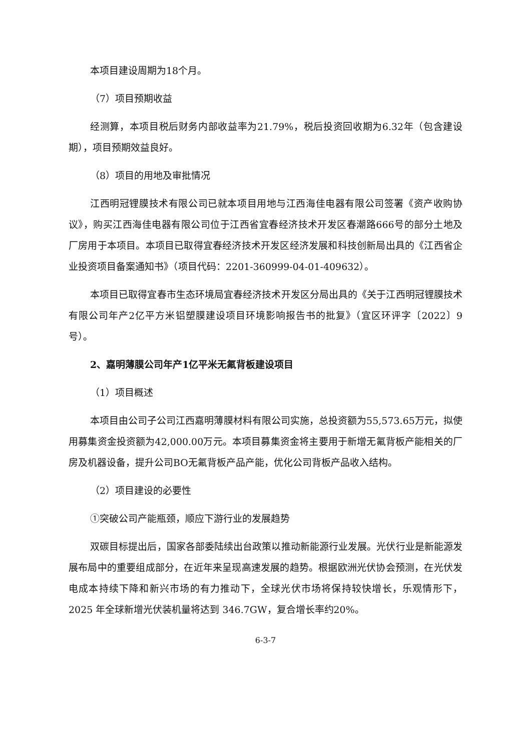本项目建设周期为18个月。
（7）项目预期收益
经测算，本项目税后财务内部收益率为21.79%，税后投资回收期为6.32年（包含建设期），项目预期效益良好。
（8）项目的用地及审批情况
江西明冠锂膜技术有限公司已就本项目用地与江西海佳电器有限公司签署《资产收购协议》，购买江西海佳电器有限公司位于江西省宜春经济技术开发区春潮路666号的部分土地及厂房用于本项目。本项目已取得宜春经济技术开发区经济发展和科技创新局出具的《江西省企业投资项目备案通知书》（项目代码：2201-360999-04-01-409632）。
本项目已取得宜春市生态环境局宜春经济技术开发区分局出具的《关于江西明冠锂膜技术有限公司年产2亿平方米铝塑膜建设项目环境影响报告书的批复》（宜区环评字〔2022〕9号）。
2、嘉明薄膜公司年产1亿平米无氟背板建设项目
（1）项目概述
本项目由公司子公司江西嘉明薄膜材料有限公司实施，总投资额为55,573.65万元，拟使用募集资金投资额为42,000.00万元。本项目募集资金将主要用于新增无氟背板产能相关的厂房及机器设备，提升公司BO无氟背板产品产能，优化公司背板产品收入结构。
（2）项目建设的必要性
①突破公司产能瓶颈，顺应下游行业的发展趋势
双碳目标提出后，国家各部委陆续出台政策以推动新能源行业发展。光伏行业是新能源发展布局中的重要组成部分，在近年来呈现高速发展的趋势。根据欧洲光伏协会预测，在光伏发电成本持续下降和新兴市场的有力推动下，全球光伏市场将保持较快增长，乐观情形下，2025 年全球新增光伏装机量将达到 346.7GW，复合增长率约20%。
6-3-7